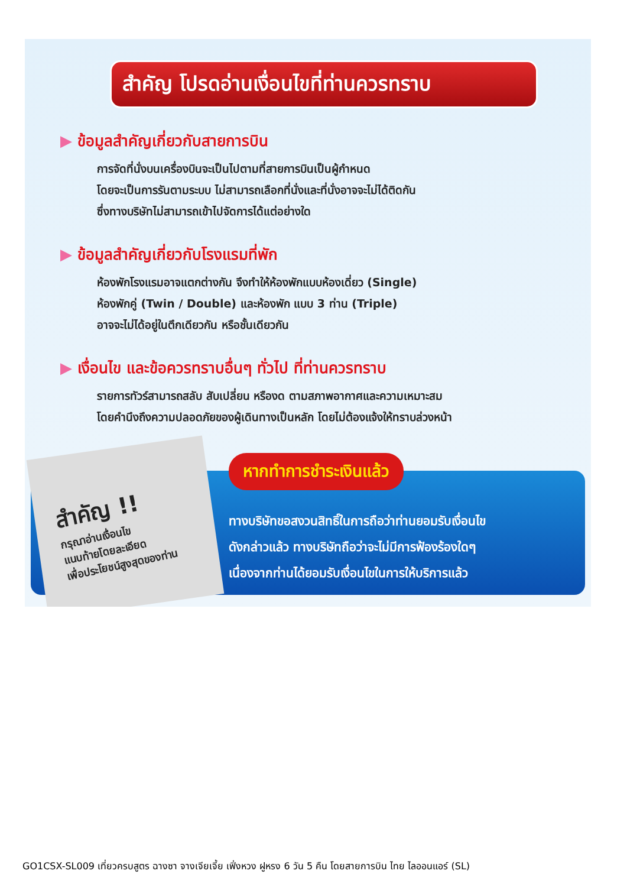สำคัญ โปรดอ่านเงื่อนไขที่ท่านควรทราบ
▶ ข้อมูลสำคัญเกี่ยวกับสายการบิน
การจัดที่นั่งบนเครื่องบินจะเป็นไปตามที่สายการบินเป็นผู้กำหนด
โดยจะเป็นการรันตามระบบ ไม่สามารถเลือกที่นั่งและที่นั่งอาจจะไม่ได้ติดกัน
ซึ่งทางบริษัทไม่สามารถเข้าไปจัดการได้แต่อย่างใด
▶ ข้อมูลสำคัญเกี่ยวกับโรงแรมที่พัก
ห้องพักโรงแรมอาจแตกต่างกัน จึงทำให้ห้องพักแบบห้องเดี่ยว (Single)
ห้องพักคู่ (Twin / Double) และห้องพัก แบบ 3 ท่าน (Triple)
อาจจะไม่ได้อยู่ในตึกเดียวกัน หรือชั้นเดียวกัน
▶ เงื่อนไข และข้อควรทราบอื่นๆ ทั่วไป ที่ท่านควรทราบ
รายการทัวร์สามารถสลับ สับเปลี่ยน หรืองด ตามสภาพอากาศและความเหมาะสม
โดยคำนึงถึงความปลอดภัยของผู้เดินทางเป็นหลัก โดยไม่ต้องแจ้งให้ทราบล่วงหน้า
สำคัญ !!
กรุณาอ่านเงื่อนไข
แนบท้ายโดยละเอียด
เพื่อประโยชน์สูงสุดของท่าน
หากทำการชำระเงินแล้ว
ทางบริษัทขอสงวนสิทธิ์ในการถือว่าท่านยอมรับเงื่อนไข
ดังกล่าวแล้ว ทางบริษัทถือว่าจะไม่มีการฟ้องร้องใดๆ
เนื่องจากท่านได้ยอมรับเงื่อนไขในการให้บริการแล้ว
GO1CSX-SL009 เที่ยวครบสูตร ฉางซา จางเจียเจี้ย เฟิ่งหวง ฝูหรง 6 วัน 5 คืน โดยสายการบิน ไทย ไลออนแอร์ (SL)